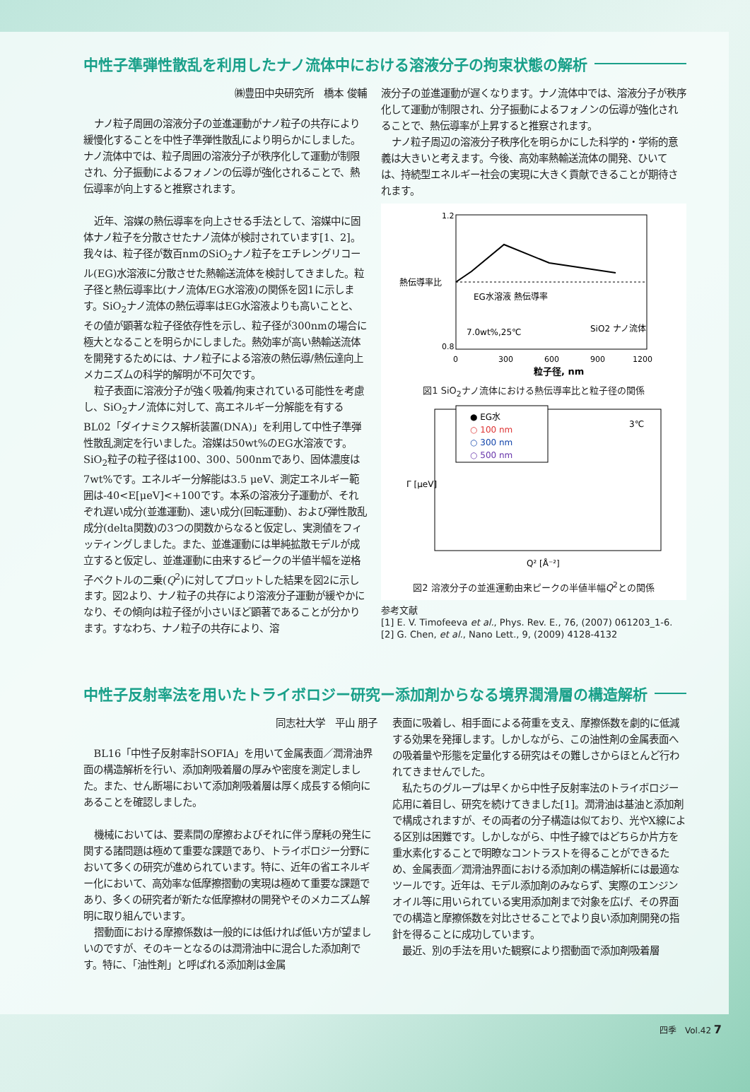中性子準弾性散乱を利用したナノ流体中における溶液分子の拘束状態の解析
㈱豊田中央研究所　橋本 俊輔
ナノ粒子周囲の溶液分子の並進運動がナノ粒子の共存により緩慢化することを中性子準弾性散乱により明らかにしました。ナノ流体中では、粒子周囲の溶液分子が秩序化して運動が制限され、分子振動によるフォノンの伝導が強化されることで、熱伝導率が向上すると推察されます。
近年、溶媒の熱伝導率を向上させる手法として、溶媒中に固体ナノ粒子を分散させたナノ流体が検討されています[1、2]。我々は、粒子径が数百nmのSiO<sub>2</sub>ナノ粒子をエチレングリコール(EG)水溶液に分散させた熱輸送流体を検討してきました。粒子径と熱伝導率比(ナノ流体/EG水溶液)の関係を図1に示します。SiO<sub>2</sub>ナノ流体の熱伝導率はEG水溶液よりも高いことと、その値が顕著な粒子径依存性を示し、粒子径が300nmの場合に極大となることを明らかにしました。熱効率が高い熱輸送流体を開発するためには、ナノ粒子による溶液の熱伝導/熱伝達向上メカニズムの科学的解明が不可欠です。
粒子表面に溶液分子が強く吸着/拘束されている可能性を考慮し、SiO<sub>2</sub>ナノ流体に対して、高エネルギー分解能を有するBL02「ダイナミクス解析装置(DNA)」を利用して中性子準弾性散乱測定を行いました。溶媒は50wt%のEG水溶液です。SiO<sub>2</sub>粒子の粒子径は100、300、500nmであり、固体濃度は7wt%です。エネルギー分解能は3.5 μeV、測定エネルギー範囲は-40<E[μeV]<+100です。本系の溶液分子運動が、それぞれ遅い成分(並進運動)、速い成分(回転運動)、および弾性散乱成分(delta関数)の3つの関数からなると仮定し、実測値をフィッティングしました。また、並進運動には単純拡散モデルが成立すると仮定し、並進運動に由来するピークの半値半幅を逆格子ベクトルの二乗(Q<sup>2</sup>)に対してプロットした結果を図2に示します。図2より、ナノ粒子の共存により溶液分子運動が緩やかになり、その傾向は粒子径が小さいほど顕著であることが分かります。すなわち、ナノ粒子の共存により、溶
液分子の並進運動が遅くなります。ナノ流体中では、溶液分子が秩序化して運動が制限され、分子振動によるフォノンの伝導が強化されることで、熱伝導率が上昇すると推察されます。
ナノ粒子周辺の溶液分子秩序化を明らかにした科学的・学術的意義は大きいと考えます。今後、高効率熱輸送流体の開発、ひいては、持続型エネルギー社会の実現に大きく貢献できることが期待されます。
熱伝導率比
1.2
0.8
EG水溶液 熱伝導率
7.0wt%,25℃
SiO2 ナノ流体
0
300
600
900
1200
粒子径, nm
図1 SiO<sub>2</sub>ナノ流体における熱伝導率比と粒子径の関係
● EG水
○ 100 nm
○ 300 nm
○ 500 nm
3℃
Γ [μeV]
Q² [Å⁻²]
図2 溶液分子の並進運動由来ピークの半値半幅Q<sup>2</sup>との関係
参考文献
[1] E. V. Timofeeva et al., Phys. Rev. E., 76, (2007) 061203_1-6.
[2] G. Chen, et al., Nano Lett., 9, (2009) 4128-4132
中性子反射率法を用いたトライボロジー研究ー添加剤からなる境界潤滑層の構造解析
同志社大学　平山 朋子
BL16「中性子反射率計SOFIA」を用いて金属表面／潤滑油界面の構造解析を行い、添加剤吸着層の厚みや密度を測定しました。また、せん断場において添加剤吸着層は厚く成長する傾向にあることを確認しました。
機械においては、要素間の摩擦およびそれに伴う摩耗の発生に関する諸問題は極めて重要な課題であり、トライボロジー分野において多くの研究が進められています。特に、近年の省エネルギー化において、高効率な低摩擦摺動の実現は極めて重要な課題であり、多くの研究者が新たな低摩擦材の開発やそのメカニズム解明に取り組んでいます。
摺動面における摩擦係数は一般的には低ければ低い方が望ましいのですが、そのキーとなるのは潤滑油中に混合した添加剤です。特に、「油性剤」と呼ばれる添加剤は金属
表面に吸着し、相手面による荷重を支え、摩擦係数を劇的に低減する効果を発揮します。しかしながら、この油性剤の金属表面への吸着量や形態を定量化する研究はその難しさからほとんど行われてきませんでした。
私たちのグループは早くから中性子反射率法のトライボロジー応用に着目し、研究を続けてきました[1]。潤滑油は基油と添加剤で構成されますが、その両者の分子構造は似ており、光やX線による区別は困難です。しかしながら、中性子線ではどちらか片方を重水素化することで明瞭なコントラストを得ることができるため、金属表面／潤滑油界面における添加剤の構造解析には最適なツールです。近年は、モデル添加剤のみならず、実際のエンジンオイル等に用いられている実用添加剤まで対象を広げ、その界面での構造と摩擦係数を対比させることでより良い添加剤開発の指針を得ることに成功しています。
最近、別の手法を用いた観察により摺動面で添加剤吸着層
四季　Vol.42 7